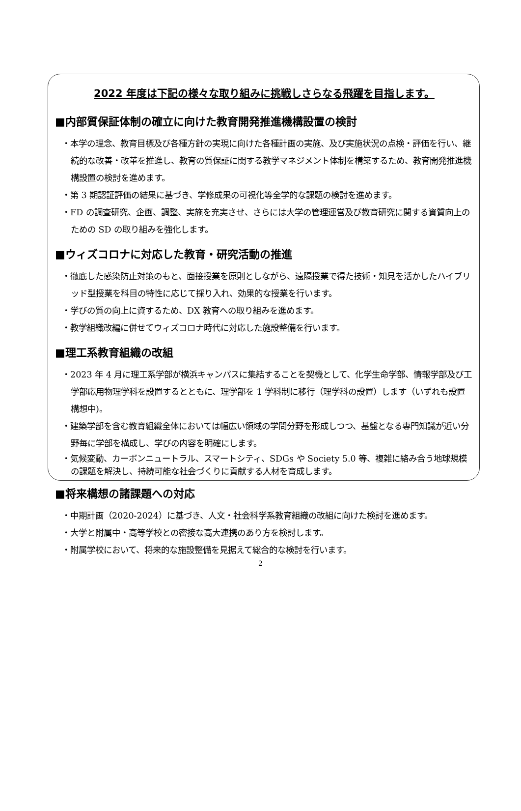2022 年度は下記の様々な取り組みに挑戦しさらなる飛躍を目指します。
■内部質保証体制の確立に向けた教育開発推進機構設置の検討
・本学の理念、教育目標及び各種方針の実現に向けた各種計画の実施、及び実施状況の点検・評価を行い、継続的な改善・改革を推進し、教育の質保証に関する教学マネジメント体制を構築するため、教育開発推進機構設置の検討を進めます。
・第 3 期認証評価の結果に基づき、学修成果の可視化等全学的な課題の検討を進めます。
・FD の調査研究、企画、調整、実施を充実させ、さらには大学の管理運営及び教育研究に関する資質向上のための SD の取り組みを強化します。
■ウィズコロナに対応した教育・研究活動の推進
・徹底した感染防止対策のもと、面接授業を原則としながら、遠隔授業で得た技術・知見を活かしたハイブリッド型授業を科目の特性に応じて採り入れ、効果的な授業を行います。
・学びの質の向上に資するため、DX 教育への取り組みを進めます。
・教学組織改編に併せてウィズコロナ時代に対応した施設整備を行います。
■理工系教育組織の改組
・2023 年 4 月に理工系学部が横浜キャンパスに集結することを契機として、化学生命学部、情報学部及び工学部応用物理学科を設置するとともに、理学部を 1 学科制に移行（理学科の設置）します（いずれも設置構想中)。
・建築学部を含む教育組織全体においては幅広い領域の学問分野を形成しつつ、基盤となる専門知識が近い分野毎に学部を構成し、学びの内容を明確にします。
・気候変動、カーボンニュートラル、スマートシティ、SDGs や Society 5.0 等、複雑に絡み合う地球規模の課題を解決し、持続可能な社会づくりに貢献する人材を育成します。
■将来構想の諸課題への対応
・中期計画（2020-2024）に基づき、人文・社会科学系教育組織の改組に向けた検討を進めます。
・大学と附属中・高等学校との密接な高大連携のあり方を検討します。
・附属学校において、将来的な施設整備を見据えて総合的な検討を行います。
2